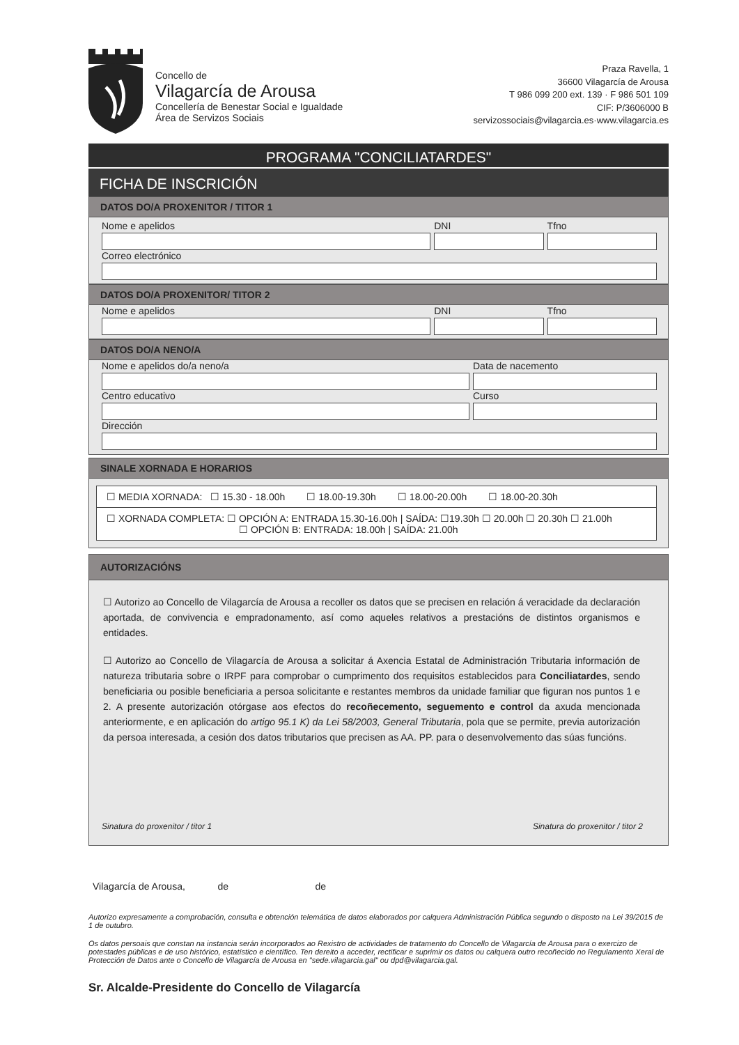Concello de
Vilagarcía de Arousa
Concellería de Benestar Social e Igualdade
Área de Servizos Sociais
Praza Ravella, 1
36600 Vilagarcía de Arousa
T 986 099 200 ext. 139 · F 986 501 109
CIF: P/3606000 B
servizossociais@vilagarcia.es·www.vilagarcia.es
PROGRAMA "CONCILIATARDES"
FICHA DE INSCRICIÓN
DATOS DO/A PROXENITOR / TITOR 1
Nome e apelidos DNI Tfno
Correo electrónico
DATOS DO/A PROXENITOR/ TITOR 2
Nome e apelidos DNI Tfno
DATOS DO/A NENO/A
Nome e apelidos do/a neno/a Data de nacemento
Centro educativo Curso
Dirección
SINALE XORNADA E HORARIOS
☐ MEDIA XORNADA: ☐ 15.30 - 18.00h ☐ 18.00-19.30h ☐ 18.00-20.00h ☐ 18.00-20.30h
☐ XORNADA COMPLETA: ☐ OPCIÓN A: ENTRADA 15.30-16.00h | SAÍDA: ☐19.30h ☐ 20.00h ☐ 20.30h ☐ 21.00h
☐ OPCIÓN B: ENTRADA: 18.00h | SAÍDA: 21.00h
AUTORIZACIÓNS
☐ Autorizo ao Concello de Vilagarcía de Arousa a recoller os datos que se precisen en relación á veracidade da declaración aportada, de convivencia e empradonamento, así como aqueles relativos a prestacións de distintos organismos e entidades.
☐ Autorizo ao Concello de Vilagarcía de Arousa a solicitar á Axencia Estatal de Administración Tributaria información de natureza tributaria sobre o IRPF para comprobar o cumprimento dos requisitos establecidos para Conciliatardes, sendo beneficiaria ou posible beneficiaria a persoa solicitante e restantes membros da unidade familiar que figuran nos puntos 1 e 2. A presente autorización otórgase aos efectos do recoñecemento, seguemento e control da axuda mencionada anteriormente, e en aplicación do artigo 95.1 K) da Lei 58/2003, General Tributaria, pola que se permite, previa autorización da persoa interesada, a cesión dos datos tributarios que precisen as AA. PP. para o desenvolvemento das súas funcións.
Sinatura do proxenitor / titor 1 Sinatura do proxenitor / titor 2
Vilagarcía de Arousa, de de
Autorizo expresamente a comprobación, consulta e obtención telemática de datos elaborados por calquera Administración Pública segundo o disposto na Lei 39/2015 de 1 de outubro.
Os datos persoais que constan na instancia serán incorporados ao Rexistro de actividades de tratamento do Concello de Vilagarcía de Arousa para o exercizo de potestades públicas e de uso histórico, estatístico e científico. Ten dereito a acceder, rectificar e suprimir os datos ou calquera outro recoñecido no Regulamento Xeral de Protección de Datos ante o Concello de Vilagarcía de Arousa en "sede.vilagarcia.gal" ou dpd@vilagarcia.gal.
Sr. Alcalde-Presidente do Concello de Vilagarcía